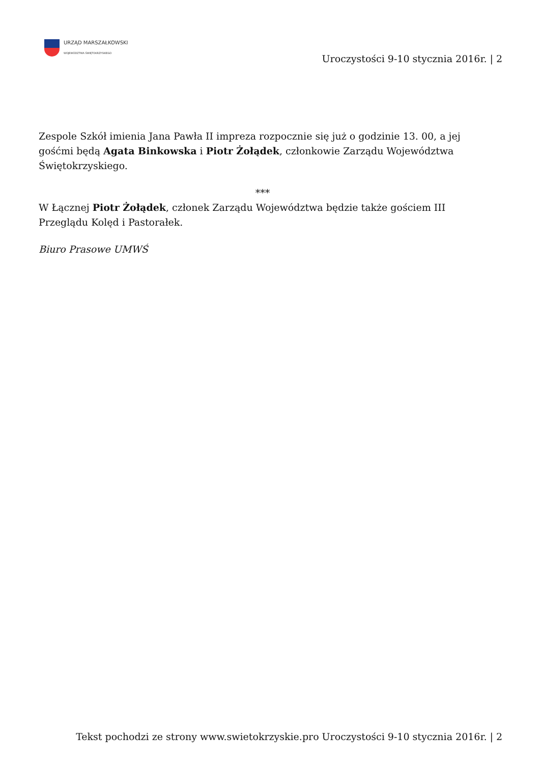URZĄD MARSZAŁKOWSKI
WOJEWÓDZTWA ŚWIĘTOKRZYSKIEGO
Uroczystości 9-10 stycznia 2016r. | 2
Zespole Szkół imienia Jana Pawła II impreza rozpocznie się już o godzinie 13. 00, a jej gośćmi będą Agata Binkowska i Piotr Żołądek, członkowie Zarządu Województwa Świętokrzyskiego.
***
W Łącznej Piotr Żołądek, członek Zarządu Województwa będzie także gościem III Przeglądu Kolęd i Pastorałek.
Biuro Prasowe UMWŚ
Tekst pochodzi ze strony www.swietokrzyskie.pro Uroczystości 9-10 stycznia 2016r. | 2